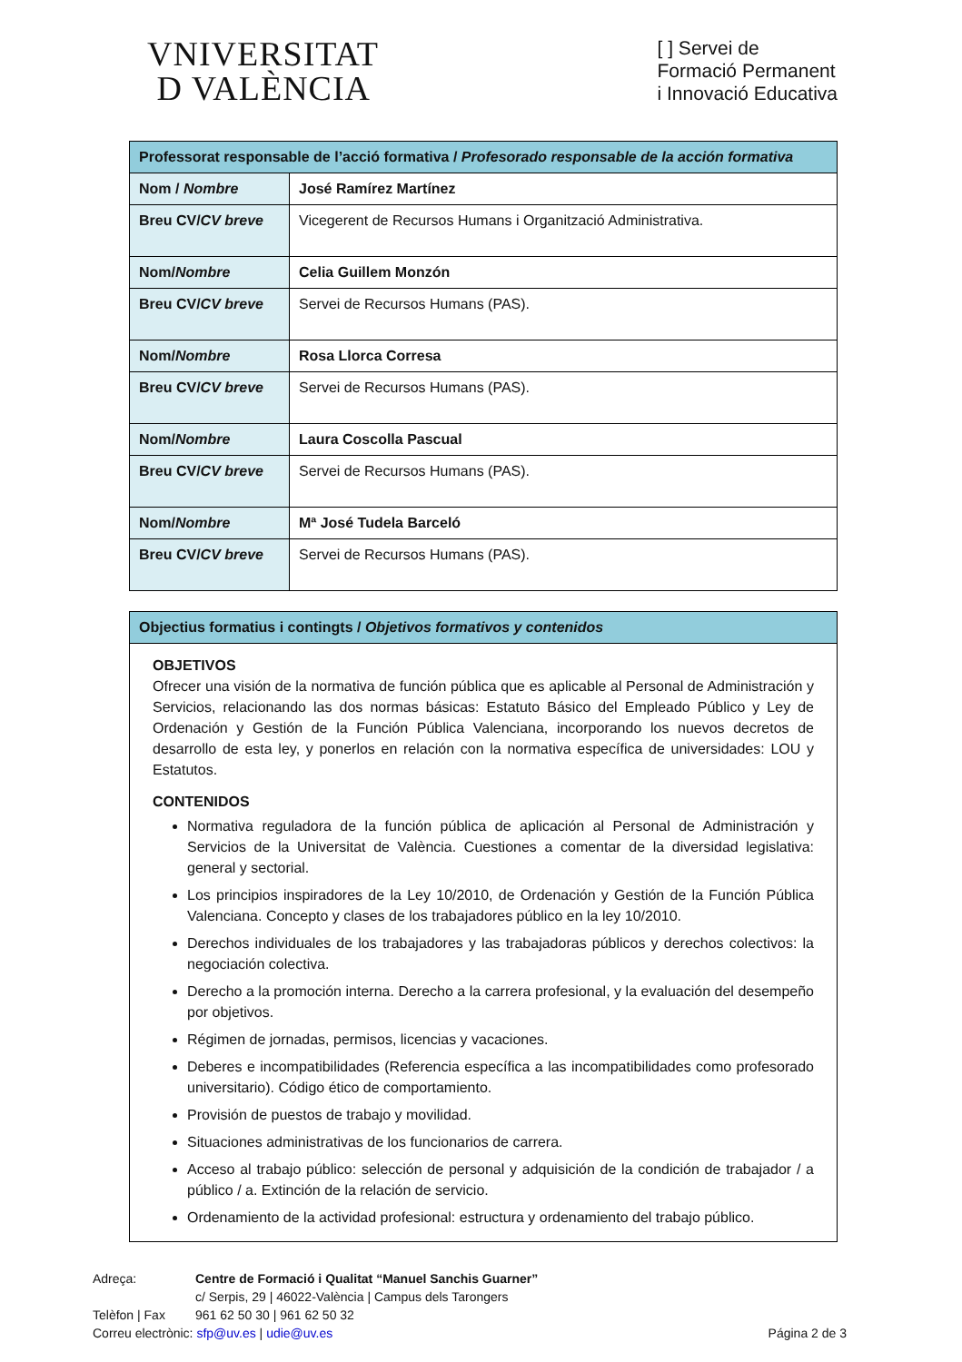VNIVERSITAT
D VALÈNCIA
[ ] Servei de
Formació Permanent
i Innovació Educativa
| Professorat responsable de l’acció formativa / Profesorado responsable de la acción formativa | |
| --- | --- |
| Nom / Nombre | José Ramírez Martínez |
| Breu CV/ CV breve | Vicegerent de Recursos Humans i Organització Administrativa. |
| Nom/ Nombre | Celia Guillem Monzón |
| Breu CV/ CV breve | Servei de Recursos Humans (PAS). |
| Nom/ Nombre | Rosa Llorca Corresa |
| Breu CV/ CV breve | Servei de Recursos Humans (PAS). |
| Nom/ Nombre | Laura Coscolla Pascual |
| Breu CV/ CV breve | Servei de Recursos Humans (PAS). |
| Nom/ Nombre | Mª José Tudela Barceló |
| Breu CV/ CV breve | Servei de Recursos Humans (PAS). |
Objectius formatius i contingts / Objetivos formativos y contenidos
OBJETIVOS
Ofrecer una visión de la normativa de función pública que es aplicable al Personal de Administración y Servicios, relacionando las dos normas básicas: Estatuto Básico del Empleado Público y Ley de Ordenación y Gestión de la Función Pública Valenciana, incorporando los nuevos decretos de desarrollo de esta ley, y ponerlos en relación con la normativa específica de universidades: LOU y Estatutos.
CONTENIDOS
Normativa reguladora de la función pública de aplicación al Personal de Administración y Servicios de la Universitat de València. Cuestiones a comentar de la diversidad legislativa: general y sectorial.
Los principios inspiradores de la Ley 10/2010, de Ordenación y Gestión de la Función Pública Valenciana. Concepto y clases de los trabajadores público en la ley 10/2010.
Derechos individuales de los trabajadores y las trabajadoras públicos y derechos colectivos: la negociación colectiva.
Derecho a la promoción interna. Derecho a la carrera profesional, y la evaluación del desempeño por objetivos.
Régimen de jornadas, permisos, licencias y vacaciones.
Deberes e incompatibilidades (Referencia específica a las incompatibilidades como profesorado universitario). Código ético de comportamiento.
Provisión de puestos de trabajo y movilidad.
Situaciones administrativas de los funcionarios de carrera.
Acceso al trabajo público: selección de personal y adquisición de la condición de trabajador / a público / a. Extinción de la relación de servicio.
Ordenamiento de la actividad profesional: estructura y ordenamiento del trabajo público.
Adreça: Centre de Formació i Qualitat “Manuel Sanchis Guarner”
c/ Serpis, 29 | 46022-València | Campus dels Tarongers
Telèfon | Fax 961 62 50 30 | 961 62 50 32
Correu electrònic: sfp@uv.es | udie@uv.es Página 2 de 3